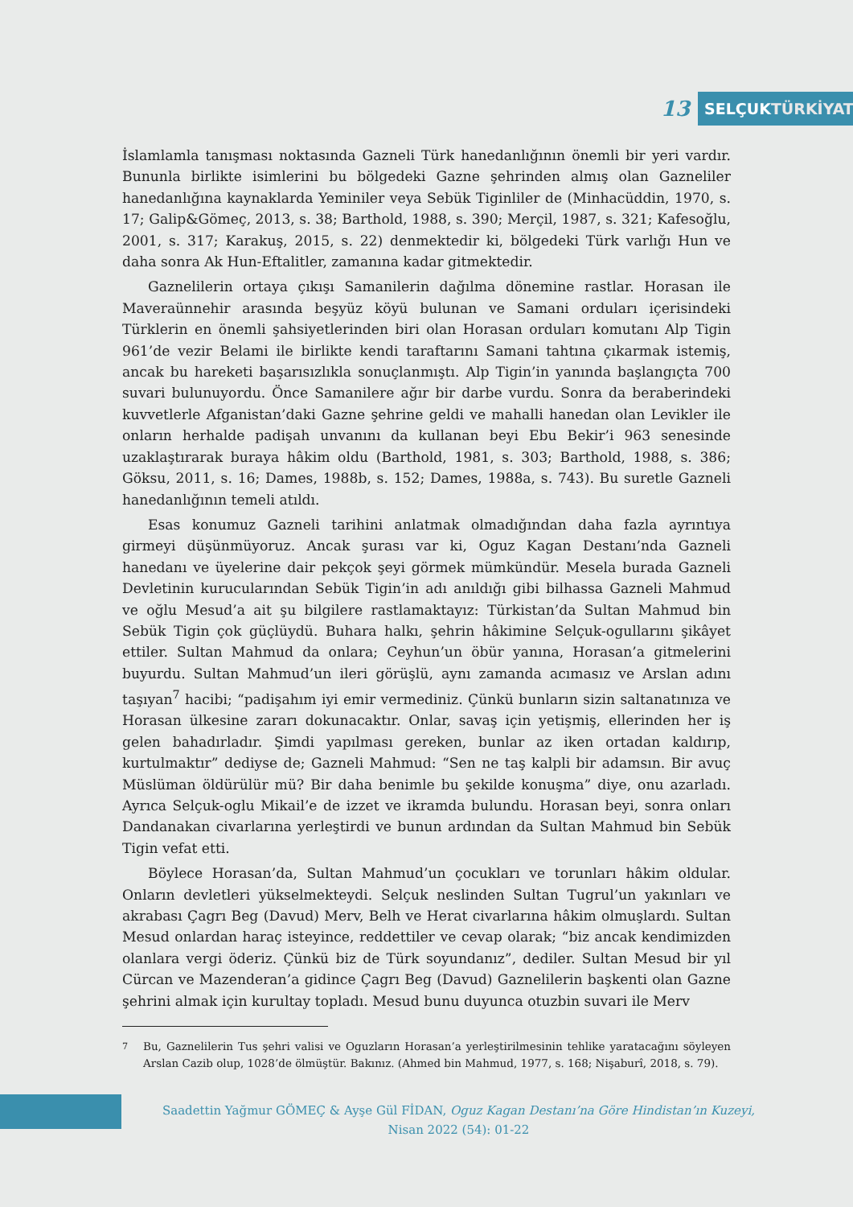13
SELÇUK TÜRKİYAT
İslamlamla tanışması noktasında Gazneli Türk hanedanlığının önemli bir yeri vardır. Bununla birlikte isimlerini bu bölgedeki Gazne şehrinden almış olan Gazneliler hanedanlığına kaynaklarda Yeminiler veya Sebük Tiginliler de (Minhacüddin, 1970, s. 17; Galip&Gömeç, 2013, s. 38; Barthold, 1988, s. 390; Merçil, 1987, s. 321; Kafesoğlu, 2001, s. 317; Karakuş, 2015, s. 22) denmektedir ki, bölgedeki Türk varlığı Hun ve daha sonra Ak Hun-Eftalitler, zamanına kadar gitmektedir.
Gaznelilerin ortaya çıkışı Samanilerin dağılma dönemine rastlar. Horasan ile Maveraünnehir arasında beşyüz köyü bulunan ve Samani orduları içerisindeki Türklerin en önemli şahsiyetlerinden biri olan Horasan orduları komutanı Alp Tigin 961’de vezir Belami ile birlikte kendi taraftarını Samani tahtına çıkarmak istemiş, ancak bu hareketi başarısızlıkla sonuçlanmıştı. Alp Tigin’in yanında başlangıçta 700 suvari bulunuyordu. Önce Samanilere ağır bir darbe vurdu. Sonra da beraberindeki kuvvetlerle Afganistan’daki Gazne şehrine geldi ve mahalli hanedan olan Levikler ile onların herhalde padişah unvanını da kullanan beyi Ebu Bekir’i 963 senesinde uzaklaştırarak buraya hâkim oldu (Barthold, 1981, s. 303; Barthold, 1988, s. 386; Göksu, 2011, s. 16; Dames, 1988b, s. 152; Dames, 1988a, s. 743). Bu suretle Gazneli hanedanlığının temeli atıldı.
Esas konumuz Gazneli tarihini anlatmak olmadığından daha fazla ayrıntıya girmeyi düşünmüyoruz. Ancak şurası var ki, Oguz Kagan Destanı’nda Gazneli hanedanı ve üyelerine dair pekçok şeyi görmek mümkündür. Mesela burada Gazneli Devletinin kurucularından Sebük Tigin’in adı anıldığı gibi bilhassa Gazneli Mahmud ve oğlu Mesud’a ait şu bilgilere rastlamaktayız: Türkistan’da Sultan Mahmud bin Sebük Tigin çok güçlüydü. Buhara halkı, şehrin hâkimine Selçuk-ogullarını şikâyet ettiler. Sultan Mahmud da onlara; Ceyhun’un öbür yanına, Horasan’a gitmelerini buyurdu. Sultan Mahmud’un ileri görüşlü, aynı zamanda acımasız ve Arslan adını taşıyan<sup>7</sup> hacibi; “padişahım iyi emir vermediniz. Çünkü bunların sizin saltanatınıza ve Horasan ülkesine zararı dokunacaktır. Onlar, savaş için yetişmiş, ellerinden her iş gelen bahadırladır. Şimdi yapılması gereken, bunlar az iken ortadan kaldırıp, kurtulmaktır” dediyse de; Gazneli Mahmud: “Sen ne taş kalpli bir adamsın. Bir avuç Müslüman öldürülür mü? Bir daha benimle bu şekilde konuşma” diye, onu azarladı. Ayrıca Selçuk-oglu Mikail’e de izzet ve ikramda bulundu. Horasan beyi, sonra onları Dandanakan civarlarına yerleştirdi ve bunun ardından da Sultan Mahmud bin Sebük Tigin vefat etti.
Böylece Horasan’da, Sultan Mahmud’un çocukları ve torunları hâkim oldular. Onların devletleri yükselmekteydi. Selçuk neslinden Sultan Tugrul’un yakınları ve akrabası Çagrı Beg (Davud) Merv, Belh ve Herat civarlarına hâkim olmuşlardı. Sultan Mesud onlardan haraç isteyince, reddettiler ve cevap olarak; “biz ancak kendimizden olanlara vergi öderiz. Çünkü biz de Türk soyundanız”, dediler. Sultan Mesud bir yıl Cürcan ve Mazenderan’a gidince Çagrı Beg (Davud) Gaznelilerin başkenti olan Gazne şehrini almak için kurultay topladı. Mesud bunu duyunca otuzbin suvari ile Merv
<sup>7</sup> Bu, Gaznelilerin Tus şehri valisi ve Oguzların Horasan’a yerleştirilmesinin tehlike yaratacağını söyleyen Arslan Cazib olup, 1028’de ölmüştür. Bakınız. (Ahmed bin Mahmud, 1977, s. 168; Nişaburî, 2018, s. 79).
Saadettin Yağmur GÖMEÇ & Ayşe Gül FİDAN, Oguz Kagan Destanı’na Göre Hindistan’ın Kuzeyi,
Nisan 2022 (54): 01-22